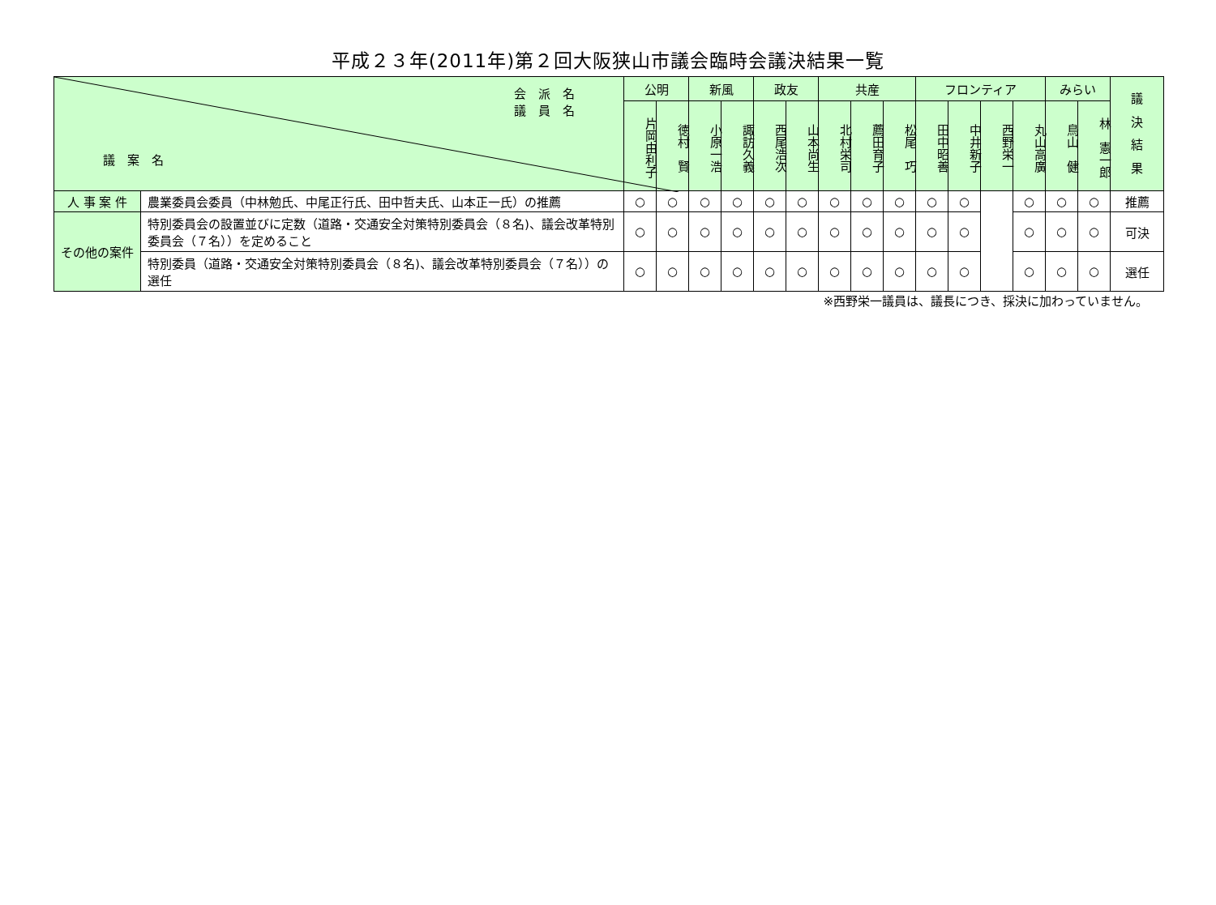平成２３年(2011年)第２回大阪狭山市議会臨時会議決結果一覧
| 会 派 名 議 員 名 議 案 名 | | 公明 | | 新風 | | 政友 | | 共産 | | | フロンティア | | | | みらい | | 議 決 結 果 |
| --- | --- | --- | --- | --- | --- | --- | --- | --- | --- | --- | --- | --- | --- | --- | --- | --- | --- |
| | | 片岡由利子 | 徳村 賢 | 小原一浩 | 諏訪久義 | 西尾浩次 | 山本尚生 | 北村栄司 | 薦田育子 | 松尾 巧 | 田中昭善 | 中井新子 | 西野栄一 | 丸山高廣 | 鳥山 健 | 林 憲一郎 | |
| 人 事 案 件 | 農業委員会委員（中林勉氏、中尾正行氏、田中哲夫氏、山本正一氏）の推薦 | ○ | ○ | ○ | ○ | ○ | ○ | ○ | ○ | ○ | ○ | ○ | | ○ | ○ | ○ | 推薦 |
| その他の案件 | 特別委員会の設置並びに定数（道路・交通安全対策特別委員会（８名)、議会改革特別委員会（７名））を定めること | ○ | ○ | ○ | ○ | ○ | ○ | ○ | ○ | ○ | ○ | ○ | | ○ | ○ | ○ | 可決 |
| | 特別委員（道路・交通安全対策特別委員会（８名)、議会改革特別委員会（７名））の選任 | ○ | ○ | ○ | ○ | ○ | ○ | ○ | ○ | ○ | ○ | ○ | | ○ | ○ | ○ | 選任 |
※西野栄一議員は、議長につき、採決に加わっていません。